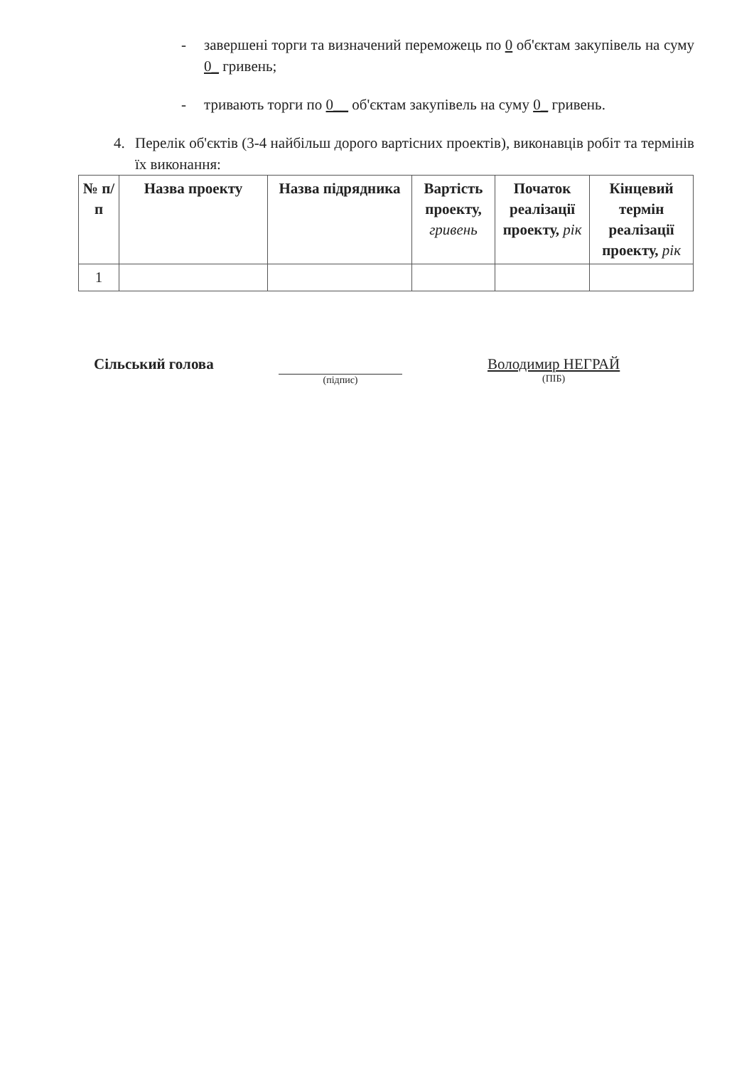- завершені торги та визначений переможець по 0 об'єктам закупівель на суму 0_ гривень;
- тривають торги по 0__ об'єктам закупівель на суму 0_ гривень.
4. Перелік об'єктів (3-4 найбільш дорого вартісних проектів), виконавців робіт та термінів їх виконання:
| № п/п | Назва проекту | Назва підрядника | Вартість проекту, гривень | Початок реалізації проекту, рік | Кінцевий термін реалізації проекту, рік |
| --- | --- | --- | --- | --- | --- |
| 1 | | | | | |
Сільський голова
(підпис)
Володимир НЕГРАЙ
(ПІБ)